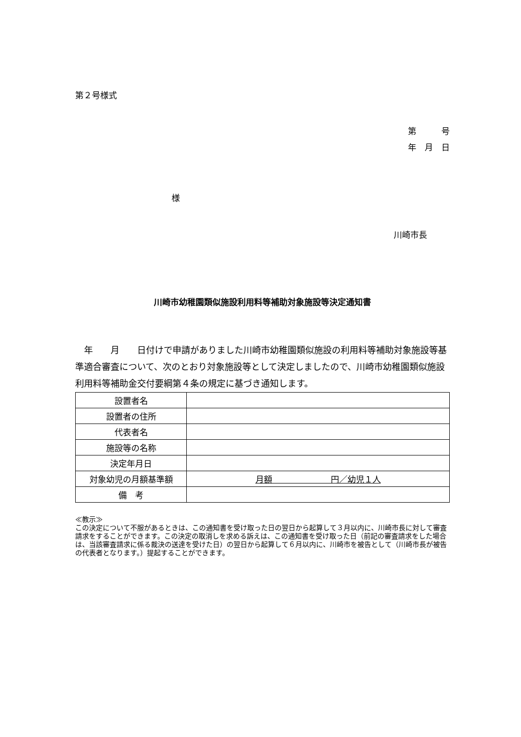第２号様式
第　　　号
年　月　日
様
川崎市長
川崎市幼稚園類似施設利用料等補助対象施設等決定通知書
　年　　月　　日付けで申請がありました川崎市幼稚園類似施設の利用料等補助対象施設等基準適合審査について、次のとおり対象施設等として決定しましたので、川崎市幼稚園類似施設利用料等補助金交付要綱第４条の規定に基づき通知します。
| 設置者名 | |
| 設置者の住所 | |
| 代表者名 | |
| 施設等の名称 | |
| 決定年月日 | |
| 対象幼児の月額基準額 | 月額 円／幼児１人 |
| 備 考 | |
≪教示≫
この決定について不服があるときは、この通知書を受け取った日の翌日から起算して３月以内に、川崎市長に対して審査請求をすることができます。この決定の取消しを求める訴えは、この通知書を受け取った日（前記の審査請求をした場合は、当該審査請求に係る裁決の送達を受けた日）の翌日から起算して６月以内に、川崎市を被告として（川崎市長が被告の代表者となります。）提起することができます。